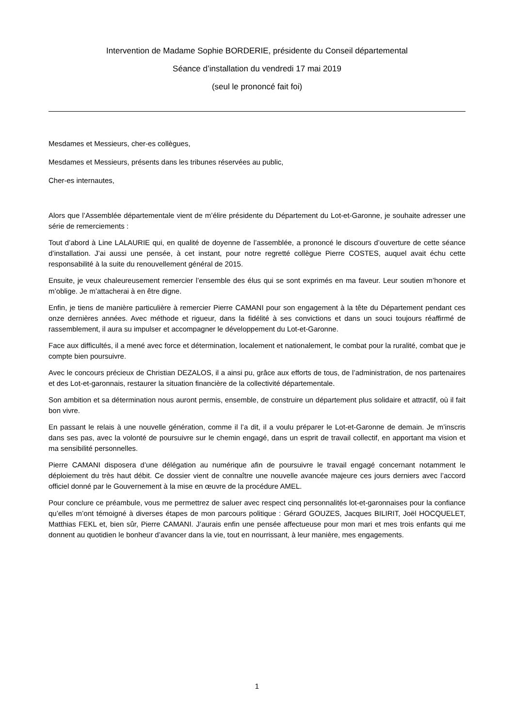Intervention de Madame Sophie BORDERIE, présidente du Conseil départemental
Séance d’installation du vendredi 17 mai 2019
(seul le prononcé fait foi)
Mesdames et Messieurs, cher-es collègues,
Mesdames et Messieurs, présents dans les tribunes réservées au public,
Cher-es internautes,
Alors que l’Assemblée départementale vient de m’élire présidente du Département du Lot-et-Garonne, je souhaite adresser une série de remerciements :
Tout d’abord à Line LALAURIE qui, en qualité de doyenne de l’assemblée, a prononcé le discours d’ouverture de cette séance d’installation. J’ai aussi une pensée, à cet instant, pour notre regretté collègue Pierre COSTES, auquel avait échu cette responsabilité à la suite du renouvellement général de 2015.
Ensuite, je veux chaleureusement remercier l’ensemble des élus qui se sont exprimés en ma faveur. Leur soutien m’honore et m’oblige. Je m’attacherai à en être digne.
Enfin, je tiens de manière particulière à remercier Pierre CAMANI pour son engagement à la tête du Département pendant ces onze dernières années. Avec méthode et rigueur, dans la fidélité à ses convictions et dans un souci toujours réaffirmé de rassemblement, il aura su impulser et accompagner le développement du Lot-et-Garonne.
Face aux difficultés, il a mené avec force et détermination, localement et nationalement, le combat pour la ruralité, combat que je compte bien poursuivre.
Avec le concours précieux de Christian DEZALOS, il a ainsi pu, grâce aux efforts de tous, de l’administration, de nos partenaires et des Lot-et-garonnais, restaurer la situation financière de la collectivité départementale.
Son ambition et sa détermination nous auront permis, ensemble, de construire un département plus solidaire et attractif, où il fait bon vivre.
En passant le relais à une nouvelle génération, comme il l’a dit, il a voulu préparer le Lot-et-Garonne de demain. Je m’inscris dans ses pas, avec la volonté de poursuivre sur le chemin engagé, dans un esprit de travail collectif, en apportant ma vision et ma sensibilité personnelles.
Pierre CAMANI disposera d’une délégation au numérique afin de poursuivre le travail engagé concernant notamment le déploiement du très haut débit. Ce dossier vient de connaître une nouvelle avancée majeure ces jours derniers avec l’accord officiel donné par le Gouvernement à la mise en œuvre de la procédure AMEL.
Pour conclure ce préambule, vous me permettrez de saluer avec respect cinq personnalités lot-et-garonnaises pour la confiance qu’elles m’ont témoigné à diverses étapes de mon parcours politique : Gérard GOUZES, Jacques BILIRIT, Joël HOCQUELET, Matthias FEKL et, bien sûr, Pierre CAMANI. J’aurais enfin une pensée affectueuse pour mon mari et mes trois enfants qui me donnent au quotidien le bonheur d’avancer dans la vie, tout en nourrissant, à leur manière, mes engagements.
1